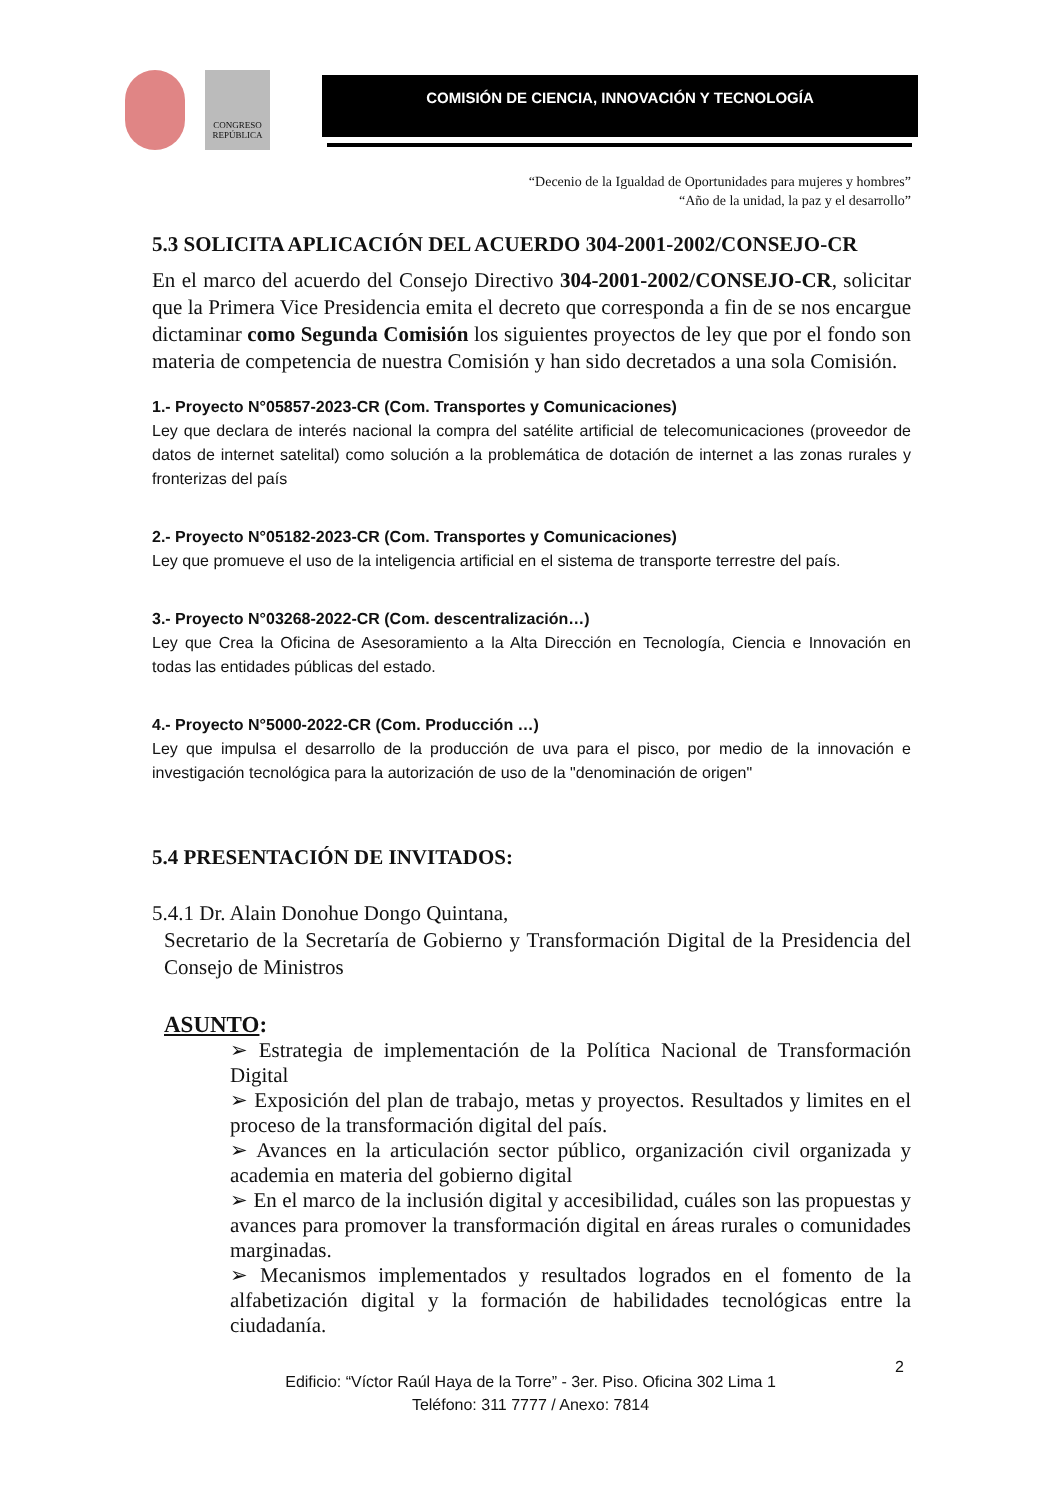CONGRESO REPÚBLICA
COMISIÓN DE CIENCIA, INNOVACIÓN Y TECNOLOGÍA
“Decenio de la Igualdad de Oportunidades para mujeres y hombres”
“Año de la unidad, la paz y el desarrollo”
5.3 SOLICITA APLICACIÓN DEL ACUERDO 304-2001-2002/CONSEJO-CR
En el marco del acuerdo del Consejo Directivo 304-2001-2002/CONSEJO-CR, solicitar que la Primera Vice Presidencia emita el decreto que corresponda a fin de se nos encargue dictaminar como Segunda Comisión los siguientes proyectos de ley que por el fondo son materia de competencia de nuestra Comisión y han sido decretados a una sola Comisión.
1.- Proyecto N°05857-2023-CR (Com. Transportes y Comunicaciones)
Ley que declara de interés nacional la compra del satélite artificial de telecomunicaciones (proveedor de datos de internet satelital) como solución a la problemática de dotación de internet a las zonas rurales y fronterizas del país
2.- Proyecto N°05182-2023-CR (Com. Transportes y Comunicaciones)
Ley que promueve el uso de la inteligencia artificial en el sistema de transporte terrestre del país.
3.- Proyecto N°03268-2022-CR (Com. descentralización…)
Ley que Crea la Oficina de Asesoramiento a la Alta Dirección en Tecnología, Ciencia e Innovación en todas las entidades públicas del estado.
4.- Proyecto N°5000-2022-CR (Com. Producción …)
Ley que impulsa el desarrollo de la producción de uva para el pisco, por medio de la innovación e investigación tecnológica para la autorización de uso de la "denominación de origen"
5.4 PRESENTACIÓN DE INVITADOS:
5.4.1 Dr. Alain Donohue Dongo Quintana,
Secretario de la Secretaría de Gobierno y Transformación Digital de la Presidencia del Consejo de Ministros
ASUNTO:
➢ Estrategia de implementación de la Política Nacional de Transformación Digital
➢ Exposición del plan de trabajo, metas y proyectos. Resultados y limites en el proceso de la transformación digital del país.
➢ Avances en la articulación sector público, organización civil organizada y academia en materia del gobierno digital
➢ En el marco de la inclusión digital y accesibilidad, cuáles son las propuestas y avances para promover la transformación digital en áreas rurales o comunidades marginadas.
➢ Mecanismos implementados y resultados logrados en el fomento de la alfabetización digital y la formación de habilidades tecnológicas entre la ciudadanía.
2
Edificio: “Víctor Raúl Haya de la Torre” - 3er. Piso. Oficina 302 Lima 1
Teléfono: 311 7777 / Anexo: 7814